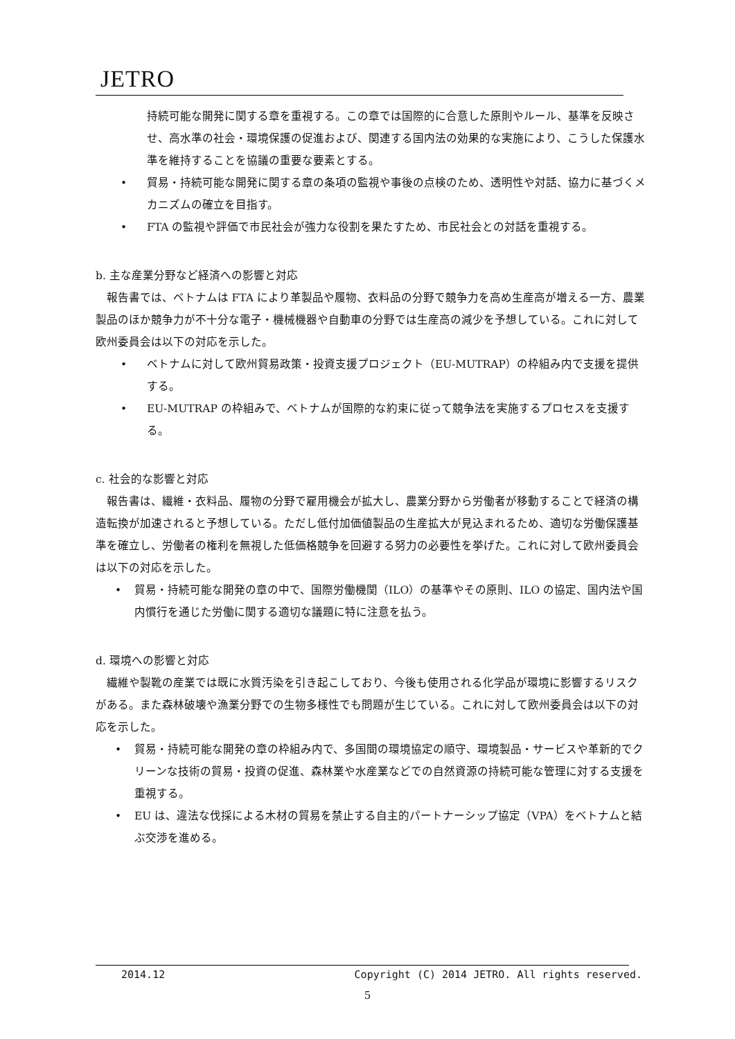JETRO
持続可能な開発に関する章を重視する。この章では国際的に合意した原則やルール、基準を反映させ、高水準の社会・環境保護の促進および、関連する国内法の効果的な実施により、こうした保護水準を維持することを協議の重要な要素とする。
• 貿易・持続可能な開発に関する章の条項の監視や事後の点検のため、透明性や対話、協力に基づくメカニズムの確立を目指す。
• FTA の監視や評価で市民社会が強力な役割を果たすため、市民社会との対話を重視する。
b. 主な産業分野など経済への影響と対応
報告書では、ベトナムは FTA により革製品や履物、衣料品の分野で競争力を高め生産高が増える一方、農業製品のほか競争力が不十分な電子・機械機器や自動車の分野では生産高の減少を予想している。これに対して欧州委員会は以下の対応を示した。
• ベトナムに対して欧州貿易政策・投資支援プロジェクト（EU-MUTRAP）の枠組み内で支援を提供する。
• EU-MUTRAP の枠組みで、ベトナムが国際的な約束に従って競争法を実施するプロセスを支援する。
c. 社会的な影響と対応
報告書は、繊維・衣料品、履物の分野で雇用機会が拡大し、農業分野から労働者が移動することで経済の構造転換が加速されると予想している。ただし低付加価値製品の生産拡大が見込まれるため、適切な労働保護基準を確立し、労働者の権利を無視した低価格競争を回避する努力の必要性を挙げた。これに対して欧州委員会は以下の対応を示した。
• 貿易・持続可能な開発の章の中で、国際労働機関（ILO）の基準やその原則、ILO の協定、国内法や国内慣行を通じた労働に関する適切な議題に特に注意を払う。
d. 環境への影響と対応
繊維や製靴の産業では既に水質汚染を引き起こしており、今後も使用される化学品が環境に影響するリスクがある。また森林破壊や漁業分野での生物多様性でも問題が生じている。これに対して欧州委員会は以下の対応を示した。
• 貿易・持続可能な開発の章の枠組み内で、多国間の環境協定の順守、環境製品・サービスや革新的でクリーンな技術の貿易・投資の促進、森林業や水産業などでの自然資源の持続可能な管理に対する支援を重視する。
• EU は、違法な伐採による木材の貿易を禁止する自主的パートナーシップ協定（VPA）をベトナムと結ぶ交渉を進める。
2014.12 Copyright (C) 2014 JETRO. All rights reserved.
5